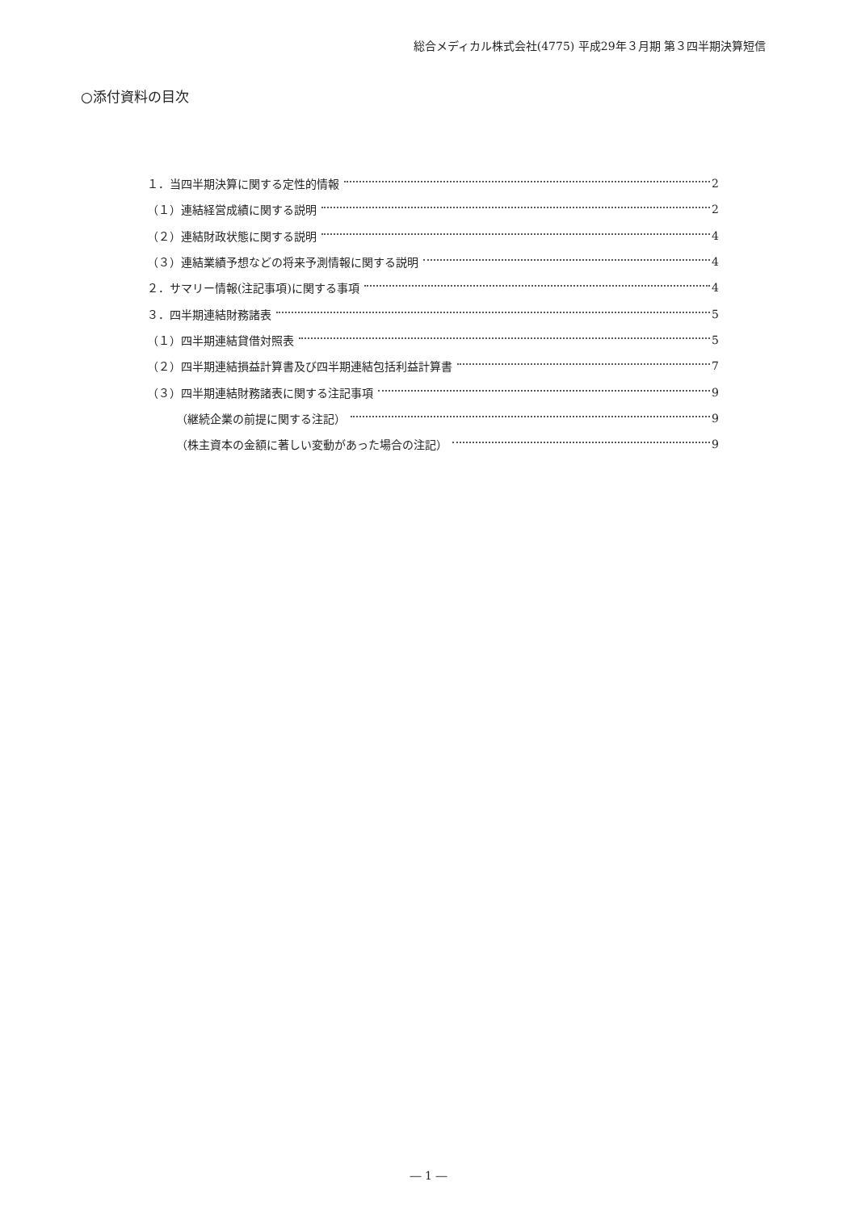総合メディカル株式会社(4775) 平成29年３月期 第３四半期決算短信
○添付資料の目次
１．当四半期決算に関する定性的情報 2
（１）連結経営成績に関する説明 2
（２）連結財政状態に関する説明 4
（３）連結業績予想などの将来予測情報に関する説明 4
２．サマリー情報(注記事項)に関する事項 4
３．四半期連結財務諸表 5
（１）四半期連結貸借対照表 5
（２）四半期連結損益計算書及び四半期連結包括利益計算書 7
（３）四半期連結財務諸表に関する注記事項 9
（継続企業の前提に関する注記） 9
（株主資本の金額に著しい変動があった場合の注記） 9
― 1 ―